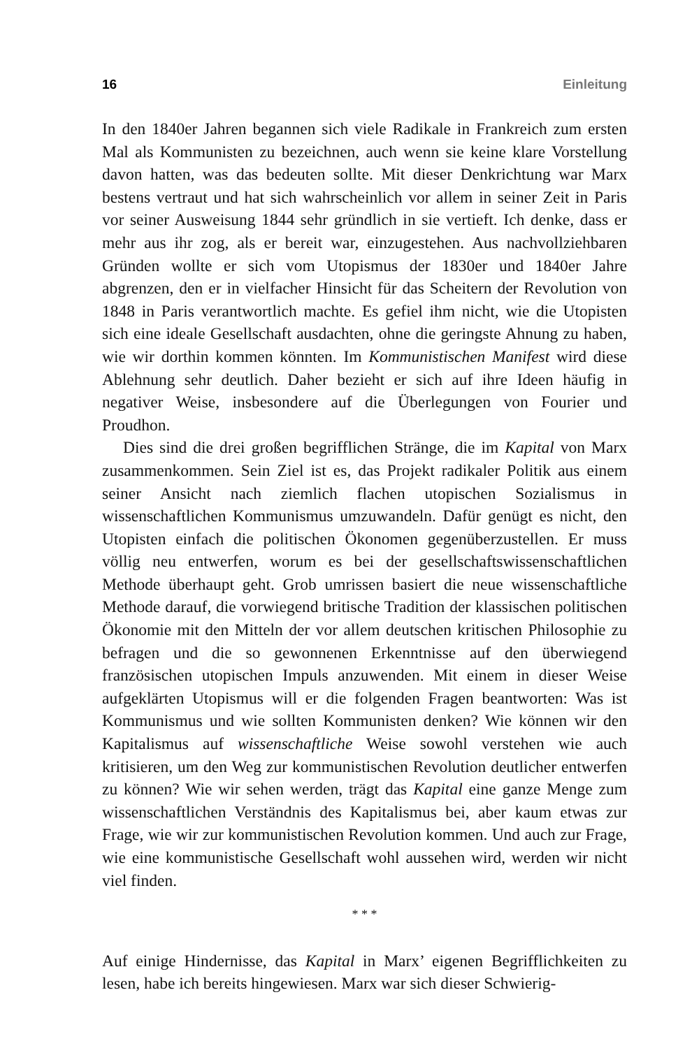16 Einleitung
In den 1840er Jahren begannen sich viele Radikale in Frankreich zum ersten Mal als Kommunisten zu bezeichnen, auch wenn sie keine klare Vorstellung davon hatten, was das bedeuten sollte. Mit dieser Denkrichtung war Marx bestens vertraut und hat sich wahrscheinlich vor allem in seiner Zeit in Paris vor seiner Ausweisung 1844 sehr gründlich in sie vertieft. Ich denke, dass er mehr aus ihr zog, als er bereit war, einzugestehen. Aus nachvollziehbaren Gründen wollte er sich vom Utopismus der 1830er und 1840er Jahre abgrenzen, den er in vielfacher Hinsicht für das Scheitern der Revolution von 1848 in Paris verantwortlich machte. Es gefiel ihm nicht, wie die Utopisten sich eine ideale Gesellschaft ausdachten, ohne die geringste Ahnung zu haben, wie wir dorthin kommen könnten. Im Kommunistischen Manifest wird diese Ablehnung sehr deutlich. Daher bezieht er sich auf ihre Ideen häufig in negativer Weise, insbesondere auf die Überlegungen von Fourier und Proudhon.
Dies sind die drei großen begrifflichen Stränge, die im Kapital von Marx zusammenkommen. Sein Ziel ist es, das Projekt radikaler Politik aus einem seiner Ansicht nach ziemlich flachen utopischen Sozialismus in wissenschaftlichen Kommunismus umzuwandeln. Dafür genügt es nicht, den Utopisten einfach die politischen Ökonomen gegenüberzustellen. Er muss völlig neu entwerfen, worum es bei der gesellschaftswissenschaftlichen Methode überhaupt geht. Grob umrissen basiert die neue wissenschaftliche Methode darauf, die vorwiegend britische Tradition der klassischen politischen Ökonomie mit den Mitteln der vor allem deutschen kritischen Philosophie zu befragen und die so gewonnenen Erkenntnisse auf den überwiegend französischen utopischen Impuls anzuwenden. Mit einem in dieser Weise aufgeklärten Utopismus will er die folgenden Fragen beantworten: Was ist Kommunismus und wie sollten Kommunisten denken? Wie können wir den Kapitalismus auf wissenschaftliche Weise sowohl verstehen wie auch kritisieren, um den Weg zur kommunistischen Revolution deutlicher entwerfen zu können? Wie wir sehen werden, trägt das Kapital eine ganze Menge zum wissenschaftlichen Verständnis des Kapitalismus bei, aber kaum etwas zur Frage, wie wir zur kommunistischen Revolution kommen. Und auch zur Frage, wie eine kommunistische Gesellschaft wohl aussehen wird, werden wir nicht viel finden.
* * *
Auf einige Hindernisse, das Kapital in Marx’ eigenen Begrifflichkeiten zu lesen, habe ich bereits hingewiesen. Marx war sich dieser Schwierig-